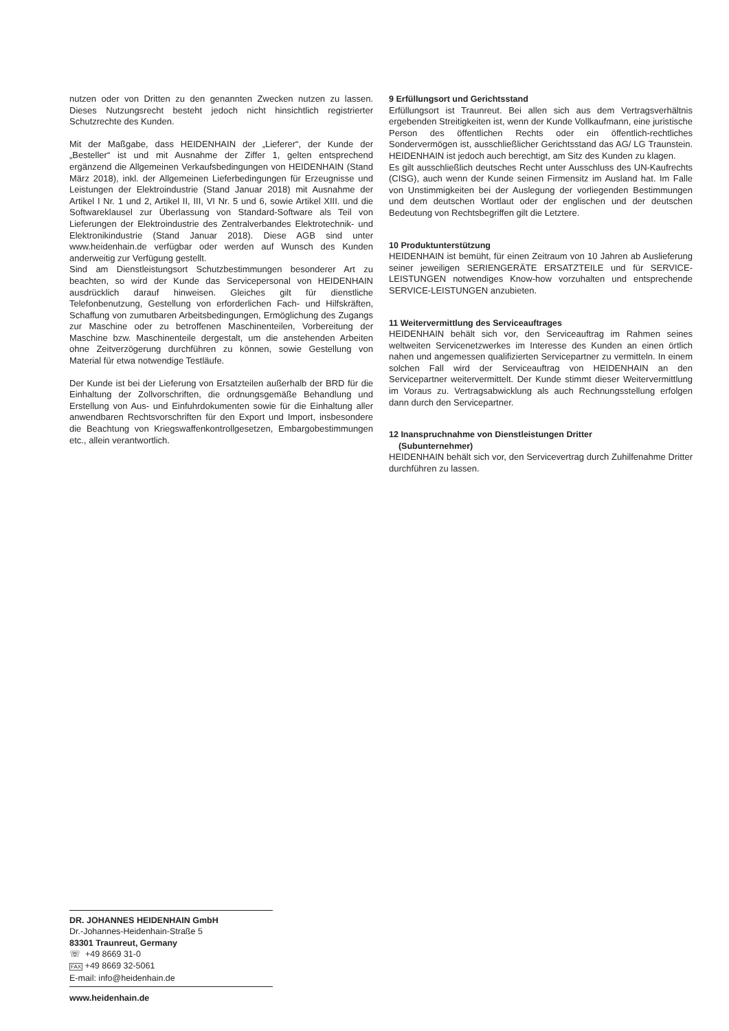nutzen oder von Dritten zu den genannten Zwecken nutzen zu lassen. Dieses Nutzungsrecht besteht jedoch nicht hinsichtlich registrierter Schutzrechte des Kunden.
Mit der Maßgabe, dass HEIDENHAIN der „Lieferer“, der Kunde der „Besteller“ ist und mit Ausnahme der Ziffer 1, gelten entsprechend ergänzend die Allgemeinen Verkaufsbedingungen von HEIDENHAIN (Stand März 2018), inkl. der Allgemeinen Lieferbedingungen für Erzeugnisse und Leistungen der Elektroindustrie (Stand Januar 2018) mit Ausnahme der Artikel I Nr. 1 und 2, Artikel II, III, VI Nr. 5 und 6, sowie Artikel XIII. und die Softwareklausel zur Überlassung von Standard-Software als Teil von Lieferungen der Elektroindustrie des Zentralverbandes Elektrotechnik- und Elektronikindustrie (Stand Januar 2018). Diese AGB sind unter www.heidenhain.de verfügbar oder werden auf Wunsch des Kunden anderweitig zur Verfügung gestellt.
Sind am Dienstleistungsort Schutzbestimmungen besonderer Art zu beachten, so wird der Kunde das Servicepersonal von HEIDENHAIN ausdrücklich darauf hinweisen. Gleiches gilt für dienstliche Telefonbenutzung, Gestellung von erforderlichen Fach- und Hilfskräften, Schaffung von zumutbaren Arbeitsbedingungen, Ermöglichung des Zugangs zur Maschine oder zu betroffenen Maschinenteilen, Vorbereitung der Maschine bzw. Maschinenteile dergestalt, um die anstehenden Arbeiten ohne Zeitverzögerung durchführen zu können, sowie Gestellung von Material für etwa notwendige Testläufe.
Der Kunde ist bei der Lieferung von Ersatzteilen außerhalb der BRD für die Einhaltung der Zollvorschriften, die ordnungsgemäße Behandlung und Erstellung von Aus- und Einfuhrdokumenten sowie für die Einhaltung aller anwendbaren Rechtsvorschriften für den Export und Import, insbesondere die Beachtung von Kriegswaffenkontrollgesetzen, Embargobestimmungen etc., allein verantwortlich.
9 Erfüllungsort und Gerichtsstand
Erfüllungsort ist Traunreut. Bei allen sich aus dem Vertragsverhältnis ergebenden Streitigkeiten ist, wenn der Kunde Vollkaufmann, eine juristische Person des öffentlichen Rechts oder ein öffentlich-rechtliches Sondervermögen ist, ausschließlicher Gerichtsstand das AG/ LG Traunstein. HEIDENHAIN ist jedoch auch berechtigt, am Sitz des Kunden zu klagen.
Es gilt ausschließlich deutsches Recht unter Ausschluss des UN-Kaufrechts (CISG), auch wenn der Kunde seinen Firmensitz im Ausland hat. Im Falle von Unstimmigkeiten bei der Auslegung der vorliegenden Bestimmungen und dem deutschen Wortlaut oder der englischen und der deutschen Bedeutung von Rechtsbegriffen gilt die Letztere.
10 Produktunterstützung
HEIDENHAIN ist bemüht, für einen Zeitraum von 10 Jahren ab Auslieferung seiner jeweiligen SERIENGERÄTE ERSATZTEILE und für SERVICE-LEISTUNGEN notwendiges Know-how vorzuhalten und entsprechende SERVICE-LEISTUNGEN anzubieten.
11 Weitervermittlung des Serviceauftrages
HEIDENHAIN behält sich vor, den Serviceauftrag im Rahmen seines weltweiten Servicenetzwerkes im Interesse des Kunden an einen örtlich nahen und angemessen qualifizierten Servicepartner zu vermitteln. In einem solchen Fall wird der Serviceauftrag von HEIDENHAIN an den Servicepartner weitervermittelt. Der Kunde stimmt dieser Weitervermittlung im Voraus zu. Vertragsabwicklung als auch Rechnungsstellung erfolgen dann durch den Servicepartner.
12 Inanspruchnahme von Dienstleistungen Dritter
(Subunternehmer)
HEIDENHAIN behält sich vor, den Servicevertrag durch Zuhilfenahme Dritter durchführen zu lassen.
DR. JOHANNES HEIDENHAIN GmbH
Dr.-Johannes-Heidenhain-Straße 5
83301 Traunreut, Germany
☏ +49 8669 31-0
FAX +49 8669 32-5061
E-mail: info@heidenhain.de
www.heidenhain.de